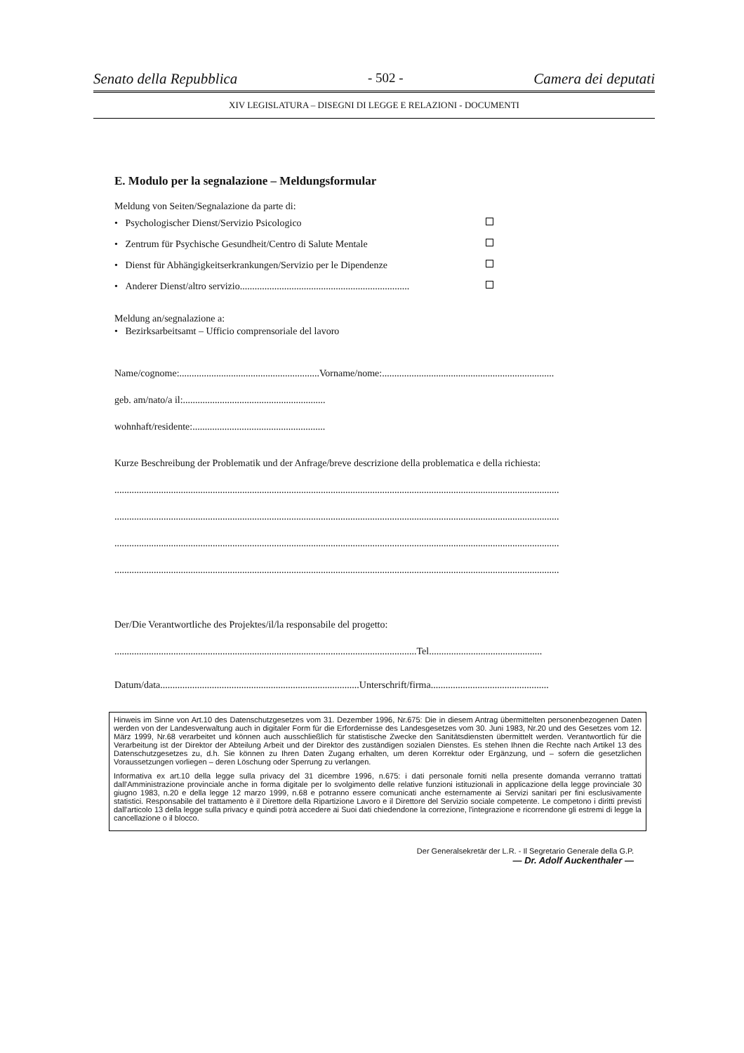Senato della Repubblica - 502 - Camera dei deputati
XIV LEGISLATURA – DISEGNI DI LEGGE E RELAZIONI - DOCUMENTI
E. Modulo per la segnalazione – Meldungsformular
Meldung von Seiten/Segnalazione da parte di:
• Psychologischer Dienst/Servizio Psicologico
• Zentrum für Psychische Gesundheit/Centro di Salute Mentale
• Dienst für Abhängigkeitserkrankungen/Servizio per le Dipendenze
• Anderer Dienst/altro servizio.....................................................................
Meldung an/segnalazione a:
• Bezirksarbeitsamt – Ufficio comprensoriale del lavoro
Name/cognome:.........................................................Vorname/nome:......................................................................
geb. am/nato/a il:..........................................................
wohnhaft/residente:......................................................
Kurze Beschreibung der Problematik und der Anfrage/breve descrizione della problematica e della richiesta:
.....................................................................................................................................................................................
.....................................................................................................................................................................................
.....................................................................................................................................................................................
.....................................................................................................................................................................................
Der/Die Verantwortliche des Projektes/il/la responsabile del progetto:
...........................................................................................................................Tel..............................................
Datum/data.................................................................................Unterschrift/firma................................................
Hinweis im Sinne von Art.10 des Datenschutzgesetzes vom 31. Dezember 1996, Nr.675: Die in diesem Antrag übermittelten personenbezogenen Daten werden von der Landesverwaltung auch in digitaler Form für die Erfordernisse des Landesgesetzes vom 30. Juni 1983, Nr.20 und des Gesetzes vom 12. März 1999, Nr.68 verarbeitet und können auch ausschließlich für statistische Zwecke den Sanitätsdiensten übermittelt werden. Verantwortlich für die Verarbeitung ist der Direktor der Abteilung Arbeit und der Direktor des zuständigen sozialen Dienstes. Es stehen Ihnen die Rechte nach Artikel 13 des Datenschutzgesetzes zu, d.h. Sie können zu Ihren Daten Zugang erhalten, um deren Korrektur oder Ergänzung, und – sofern die gesetzlichen Voraussetzungen vorliegen – deren Löschung oder Sperrung zu verlangen.
Informativa ex art.10 della legge sulla privacy del 31 dicembre 1996, n.675: i dati personale forniti nella presente domanda verranno trattati dall'Amministrazione provinciale anche in forma digitale per lo svolgimento delle relative funzioni istituzionali in applicazione della legge provinciale 30 giugno 1983, n.20 e della legge 12 marzo 1999, n.68 e potranno essere comunicati anche esternamente ai Servizi sanitari per fini esclusivamente statistici. Responsabile del trattamento è il Direttore della Ripartizione Lavoro e il Direttore del Servizio sociale competente. Le competono i diritti previsti dall'articolo 13 della legge sulla privacy e quindi potrà accedere ai Suoi dati chiedendone la correzione, l'integrazione e ricorrendone gli estremi di legge la cancellazione o il blocco.
Der Generalsekretär der L.R. - Il Segretario Generale della G.P.
— Dr. Adolf Auckenthaler —